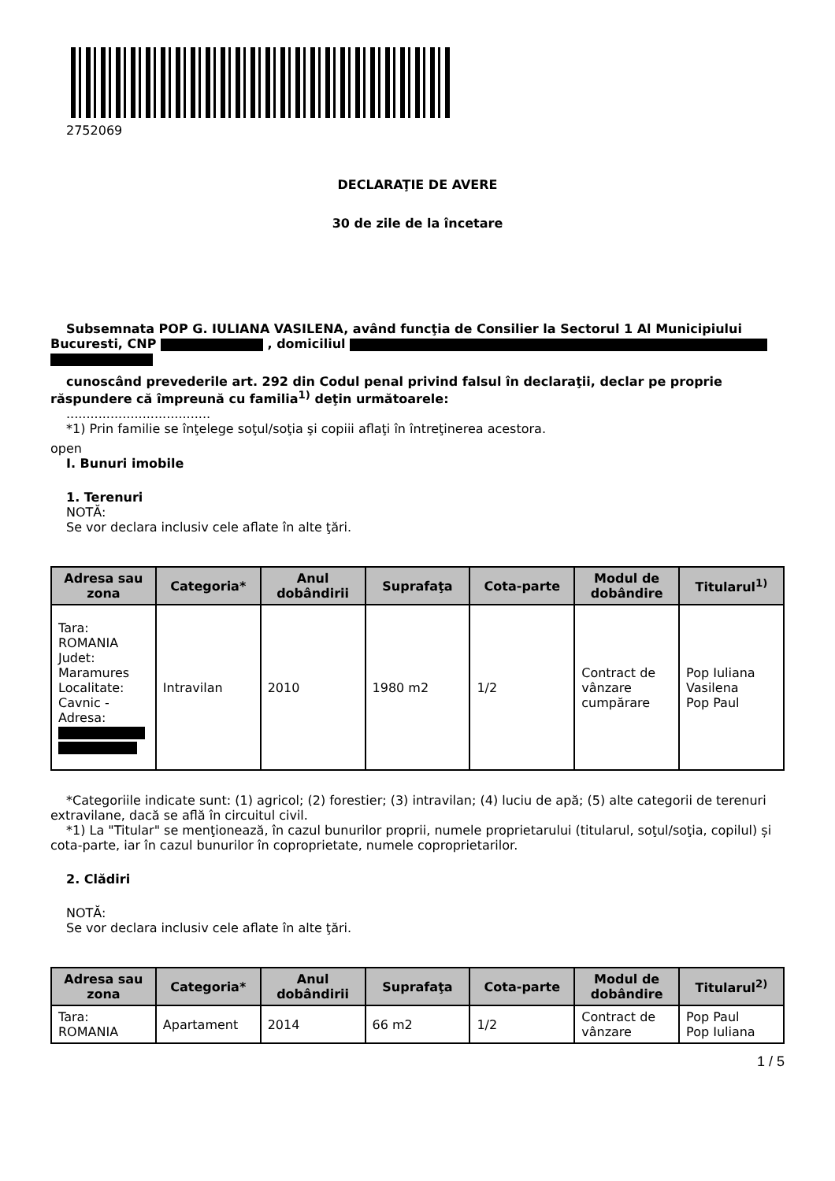2752069
DECLARAŢIE DE AVERE
30 de zile de la încetare
Subsemnata POP G. IULIANA VASILENA, având funcţia de Consilier la Sectorul 1 Al Municipiului Bucuresti, CNP , domiciliul
cunoscând prevederile art. 292 din Codul penal privind falsul în declaraţii, declar pe proprie răspundere că împreună cu familia<sup>1)</sup> deţin următoarele:
....................................
*1) Prin familie se înţelege soţul/soţia şi copiii aflaţi în întreţinerea acestora.
open
I. Bunuri imobile
1. Terenuri
NOTĂ:
Se vor declara inclusiv cele aflate în alte ţări.
| Adresa sau zona | Categoria* | Anul dobândirii | Suprafaţa | Cota-parte | Modul de dobândire | Titularul<sup>1)</sup> |
| --- | --- | --- | --- | --- | --- | --- |
| Tara: ROMANIA Judet: Maramures Localitate: Cavnic - Adresa: | Intravilan | 2010 | 1980 m2 | 1/2 | Contract de vânzare cumpărare | Pop Iuliana Vasilena Pop Paul |
*Categoriile indicate sunt: (1) agricol; (2) forestier; (3) intravilan; (4) luciu de apă; (5) alte categorii de terenuri extravilane, dacă se află în circuitul civil.
*1) La "Titular" se menţionează, în cazul bunurilor proprii, numele proprietarului (titularul, soţul/soţia, copilul) și cota-parte, iar în cazul bunurilor în coproprietate, numele coproprietarilor.
2. Clădiri
NOTĂ:
Se vor declara inclusiv cele aflate în alte ţări.
| Adresa sau zona | Categoria* | Anul dobândirii | Suprafaţa | Cota-parte | Modul de dobândire | Titularul<sup>2)</sup> |
| --- | --- | --- | --- | --- | --- | --- |
| Tara: ROMANIA | Apartament | 2014 | 66 m2 | 1/2 | Contract de vânzare | Pop Paul Pop Iuliana |
1 / 5